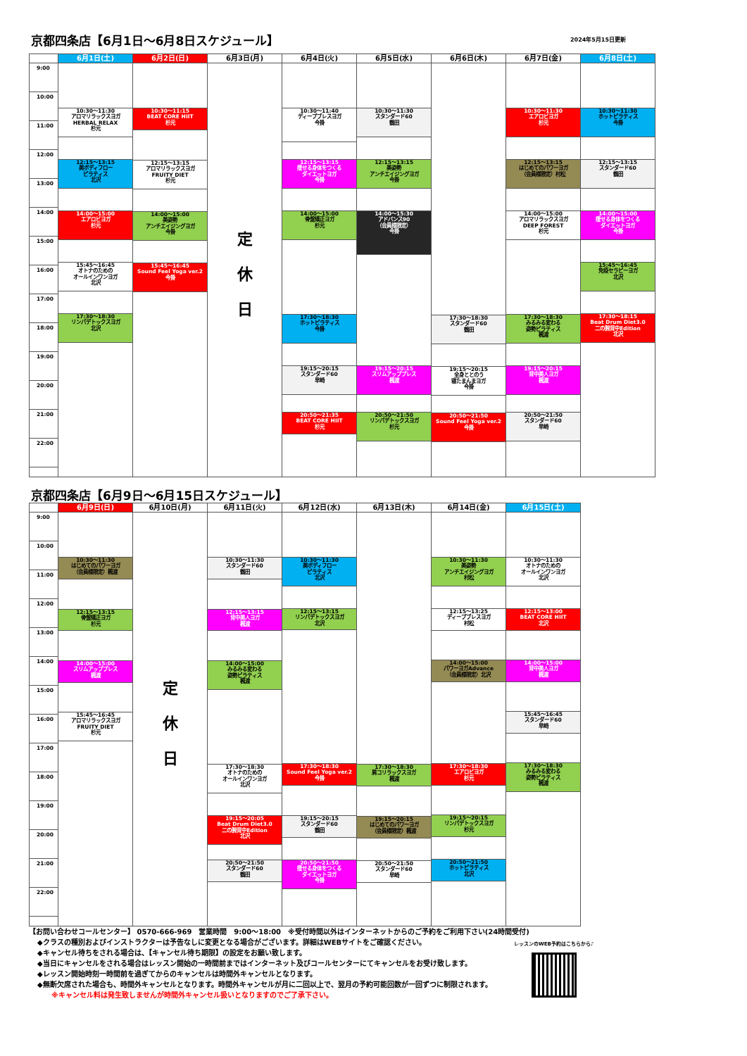京都四条店【6月1日～6月8日スケジュール】 2024年5月15日更新
| | 6月1日(土) | 6月2日(日) | 6月3日(月) | 6月4日(火) | 6月5日(水) | 6月6日(木) | 6月7日(金) | 6月8日(土) |
| --- | --- | --- | --- | --- | --- | --- | --- | --- |
| 9:00 10:00 11:00 12:00 13:00 14:00 15:00 16:00 17:00 18:00 19:00 20:00 21:00 22:00 | 10:30～11:30 アロマリラックスヨガ HERBAL RELAX 杉元 12:15～13:15 美ボディフロー ピラティス 北沢 14:00～15:00 エアロビヨガ 杉元 15:45～16:45 オトナのための オールインワンヨガ 北沢 17:30～18:30 リンパデトックスヨガ 北沢 | 10:30～11:15 BEAT CORE HIIT 杉元 12:15～13:15 アロマリラックスヨガ FRUITY DIET 杉元 14:00～15:00 美姿勢 アンチエイジングヨガ 今掛 15:45～16:45 Sound Feel Yoga ver.2 今掛 | 定 休 日 | 10:30～11:40 ディープブレスヨガ 今掛 12:15～13:15 痩せる身体をつくる ダイエットヨガ 今掛 14:00～15:00 骨盤矯正ヨガ 杉元 17:30～18:30 ホットピラティス 今掛 19:15～20:15 スタンダード60 早崎 20:50～21:35 BEAT CORE HIIT 杉元 | 10:30～11:30 スタンダード60 鶴田 12:15～13:15 美姿勢 アンチエイジングヨガ 今掛 14:00～15:30 アドバンス90 （会員様限定） 今掛 19:15～20:15 スリムアッププレス 楓渡 20:50～21:50 リンパデトックスヨガ 杉元 | 17:30～18:30 スタンダード60 鶴田 19:15～20:15 全身ととのう 寝たまんまヨガ 今掛 20:50～21:50 Sound Feel Yoga ver.2 今掛 | 10:30～11:30 エアロビヨガ 杉元 12:15～13:15 はじめてのパワーヨガ （会員様限定）村松 14:00～15:00 アロマリラックスヨガ DEEP FOREST 杉元 17:30～18:30 みるみる変わる 姿勢ピラティス 楓渡 19:15～20:15 背中美人ヨガ 楓渡 20:50～21:50 スタンダード60 早崎 | 10:30～11:30 ホットピラティス 今掛 12:15～13:15 スタンダード60 鶴田 14:00～15:00 痩せる身体をつくる ダイエットヨガ 今掛 15:45～16:45 免疫セラピーヨガ 北沢 17:30～18:15 Beat Drum Diet3.0 二の腕背中Edition 北沢 |
京都四条店【6月9日～6月15日スケジュール】
| | 6月9日(日) | 6月10日(月) | 6月11日(火) | 6月12日(水) | 6月13日(木) | 6月14日(金) | 6月15日(土) |
| --- | --- | --- | --- | --- | --- | --- | --- |
| 9:00 10:00 11:00 12:00 13:00 14:00 15:00 16:00 17:00 18:00 19:00 20:00 21:00 22:00 | 10:30～11:30 はじめてのパワーヨガ （会員様限定）楓渡 12:15～13:15 骨盤矯正ヨガ 杉元 14:00～15:00 スリムアッププレス 楓渡 15:45～16:45 アロマリラックスヨガ FRUITY DIET 杉元 | 定 休 日 | 10:30～11:30 スタンダード60 鶴田 12:15～13:15 背中美人ヨガ 楓渡 14:00～15:00 みるみる変わる 姿勢ピラティス 楓渡 17:30～18:30 オトナのための オールインワンヨガ 北沢 19:15～20:05 Beat Drum Diet3.0 二の腕背中Edition 北沢 20:50～21:50 スタンダード60 鶴田 | 10:30～11:30 美ボディフロー ピラティス 北沢 12:15～13:15 リンパデトックスヨガ 北沢 17:30～18:30 Sound Feel Yoga ver.2 今掛 19:15～20:15 スタンダード60 鶴田 20:50～21:50 痩せる身体をつくる ダイエットヨガ 今掛 | 17:30～18:30 肩コリラックスヨガ 楓渡 19:15～20:15 はじめてのパワーヨガ （会員様限定）楓渡 20:50～21:50 スタンダード60 早崎 | 10:30～11:30 美姿勢 アンチエイジングヨガ 村松 12:15～13:25 ディープブレスヨガ 村松 14:00～15:00 パワーヨガAdvance （会員様限定）北沢 17:30～18:30 エアロビヨガ 杉元 19:15～20:15 リンパデトックスヨガ 杉元 20:50～21:50 ホットピラティス 北沢 | 10:30～11:30 オトナのための オールインワンヨガ 北沢 12:15～13:00 BEAT CORE HIIT 北沢 14:00～15:00 背中美人ヨガ 楓渡 15:45～16:45 スタンダード60 早崎 17:30～18:30 みるみる変わる 姿勢ピラティス 楓渡 |
【お問い合わせコールセンター】 0570-666-969　営業時間　9:00～18:00　※受付時間以外はインターネットからのご予約をご利用下さい(24時間受付)
◆クラスの種別およびインストラクターは予告なしに変更となる場合がございます。詳細はWEBサイトをご確認ください。
◆キャンセル待ちをされる場合は、【キャンセル待ち期限】の設定をお願い致します。
◆当日にキャンセルをされる場合はレッスン開始の一時間前まではインターネット及びコールセンターにてキャンセルをお受け致します。
◆レッスン開始時刻一時間前を過ぎてからのキャンセルは時間外キャンセルとなります。
◆無断欠席された場合も、時間外キャンセルとなります。時間外キャンセルが月に二回以上で、翌月の予約可能回数が一回ずつに制限されます。
※キャンセル料は発生致しませんが時間外キャンセル扱いとなりますのでご了承下さい。
レッスンのWEB予約はこちらから♪